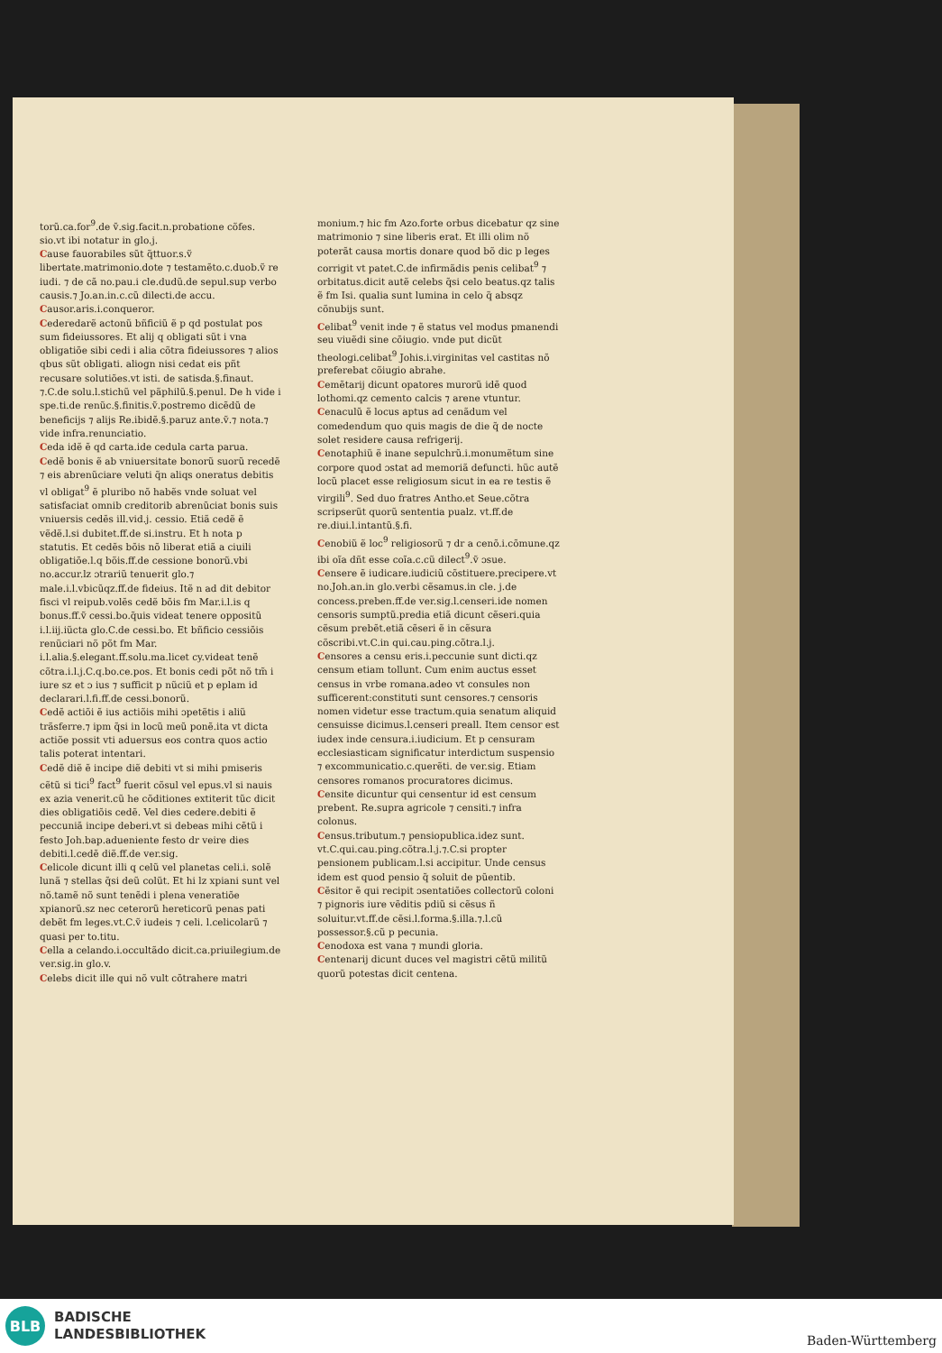torũ.ca.for<sup>9</sup>.de ṽ.sig.facit.n.probatione cõfes. sio.vt ibi notatur in glo.j.
Cause fauorabiles sũt q̃ttuor.s.ṽ libertate.matrimonio.dote ⁊ testamẽto.c.duob.ṽ re iudi. ⁊ de cã no.pau.i cle.dudũ.de sepul.sup verbo causis.⁊ Jo.an.in.c.cũ dilecti.de accu.
Causor.aris.i.conqueror.
Cederedarẽ actonũ bñficiũ ẽ p qd postulat pos sum fideiussores. Et alij q obligati sũt i vna obligatiõe sibi cedi i alia cõtra fideiussores ⁊ alios qbus sũt obligati. aliogn nisi cedat eis pñt recusare solutiões.vt isti. de satisda.§.finaut. ⁊.C.de solu.l.stichũ vel pãphilũ.§.penul. De h vide i spe.ti.de renũc.§.finitis.ṽ.postremo dicẽdũ de beneficijs ⁊ alijs Re.ibidẽ.§.paruz ante.ṽ.⁊ nota.⁊ vide infra.renunciatio.
Ceda idẽ ẽ qd carta.ide cedula carta parua.
Cedẽ bonis ẽ ab vniuersitate bonorũ suorũ recedẽ ⁊ eis abrenũciare veluti q̃n aliqs oneratus debitis vl obligat<sup>9</sup> ẽ pluribo nõ habẽs vnde soluat vel satisfaciat omnib creditorib abrenũciat bonis suis vniuersis cedẽs ill.vid.j. cessio. Etiã cedẽ ẽ vẽdẽ.l.si dubitet.ff.de si.instru. Et h nota p statutis. Et cedẽs bõis nõ liberat etiã a ciuili obligatiõe.l.q bõis.ff.de cessione bonorũ.vbi no.accur.lz ɔtrariũ tenuerit glo.⁊ male.i.l.vbicũqz.ff.de fideius. Itẽ n ad dit debitor fisci vl reipub.volẽs cedẽ bõis fm Mar.i.l.is q bonus.ff.ṽ cessi.bo.q̃uis videat tenere oppositũ i.l.iij.iũcta glo.C.de cessi.bo. Et bñficio cessiõis renũciari nõ põt fm Mar. i.l.alia.§.elegant.ff.solu.ma.licet cy.videat tenẽ cõtra.i.l.j.C.q.bo.ce.pos. Et bonis cedi põt nõ tm̃ i iure sz et ɔ ius ⁊ sufficit p nũciũ et p eplam id declarari.l.fi.ff.de cessi.bonorũ.
Cedẽ actiõi ẽ ius actiõis mihi ɔpetẽtis i aliũ trãsferre.⁊ ipm q̃si in locũ meũ ponẽ.ita vt dicta actiõe possit vti aduersus eos contra quos actio talis poterat intentari.
Cedẽ diẽ ẽ incipe diẽ debiti vt si mihi pmiseris cẽtũ si tici<sup>9</sup> fact<sup>9</sup> fuerit cõsul vel epus.vl si nauis ex azia venerit.cũ he cõditiones extiterit tũc dicit dies obligatiõis cedẽ. Vel dies cedere.debiti ẽ peccuniã incipe deberi.vt si debeas mihi cẽtũ i festo Joh.bap.adueniente festo dr veire dies debiti.l.cedẽ diẽ.ff.de ver.sig.
Celicole dicunt illi q celũ vel planetas celi.i. solẽ lunã ⁊ stellas q̃si deũ colũt. Et hi lz xpiani sunt vel nõ.tamẽ nõ sunt tenẽdi i plena veneratiõe xpianorũ.sz nec ceterorũ hereticorũ penas pati debẽt fm leges.vt.C.ṽ iudeis ⁊ celi. l.celicolarũ ⁊ quasi per to.titu.
Cella a celando.i.occultãdo dicit.ca.priuilegium.de ver.sig.in glo.v.
Celebs dicit ille qui nõ vult cõtrahere matri
monium.⁊ hic fm Azo.forte orbus dicebatur qz sine matrimonio ⁊ sine liberis erat. Et illi olim nõ poterãt causa mortis donare quod bõ dic p leges corrigit vt patet.C.de infirmãdis penis celibat<sup>9</sup> ⁊ orbitatus.dicit autẽ celebs q̃si celo beatus.qz talis ẽ fm Isi. qualia sunt lumina in celo q̃ absqz cõnubijs sunt.
Celibat<sup>9</sup> venit inde ⁊ ẽ status vel modus pmanendi seu viuẽdi sine cõiugio. vnde put dicũt theologi.celibat<sup>9</sup> Johis.i.virginitas vel castitas nõ preferebat cõiugio abrahe.
Cemẽtarij dicunt opatores murorũ idẽ quod lothomi.qz cemento calcis ⁊ arene vtuntur.
Cenaculũ ẽ locus aptus ad cenãdum vel comedendum quo quis magis de die q̃ de nocte solet residere causa refrigerij.
Cenotaphiũ ẽ inane sepulchrũ.i.monumẽtum sine corpore quod ɔstat ad memoriã defuncti. hũc autẽ locũ placet esse religiosum sicut in ea re testis ẽ virgili<sup>9</sup>. Sed duo fratres Antho.et Seue.cõtra scripserũt quorũ sententia pualz. vt.ff.de re.diui.l.intantũ.§.fi.
Cenobiũ ẽ loc<sup>9</sup> religiosorũ ⁊ dr a cenõ.i.cõmune.qz ibi oĩa dñt esse coĩa.c.cũ dilect<sup>9</sup>.ṽ ɔsue.
Censere ẽ iudicare.iudiciũ cõstituere.precipere.vt no.Joh.an.in glo.verbi cẽsamus.in cle. j.de concess.preben.ff.de ver.sig.l.censeri.ide nomen censoris sumptũ.predia etiã dicunt cẽseri.quia cẽsum prebẽt.etiã cẽseri ẽ in cẽsura cõscribi.vt.C.in qui.cau.ping.cõtra.l.j.
Censores a censu eris.i.peccunie sunt dicti.qz censum etiam tollunt. Cum enim auctus esset census in vrbe romana.adeo vt consules non sufficerent:constituti sunt censores.⁊ censoris nomen videtur esse tractum.quia senatum aliquid censuisse dicimus.l.censeri preall. Item censor est iudex inde censura.i.iudicium. Et p censuram ecclesiasticam significatur interdictum suspensio ⁊ excommunicatio.c.querẽti. de ver.sig. Etiam censores romanos procuratores dicimus.
Censite dicuntur qui censentur id est censum prebent. Re.supra agricole ⁊ censiti.⁊ infra colonus.
Census.tributum.⁊ pensiopublica.idez sunt. vt.C.qui.cau.ping.cõtra.l.j.⁊.C.si propter pensionem publicam.l.si accipitur. Unde census idem est quod pensio q̃ soluit de pũentib.
Cẽsitor ẽ qui recipit ɔsentatiões collectorũ coloni ⁊ pignoris iure vẽditis pdiũ si cẽsus ñ soluitur.vt.ff.de cẽsi.l.forma.§.illa.⁊.l.cũ possessor.§.cũ p pecunia.
Cenodoxa est vana ⁊ mundi gloria.
Centenarij dicunt duces vel magistri cẽtũ militũ quorũ potestas dicit centena.
BLB
BADISCHE
LANDESBIBLIOTHEK
Baden-Württemberg